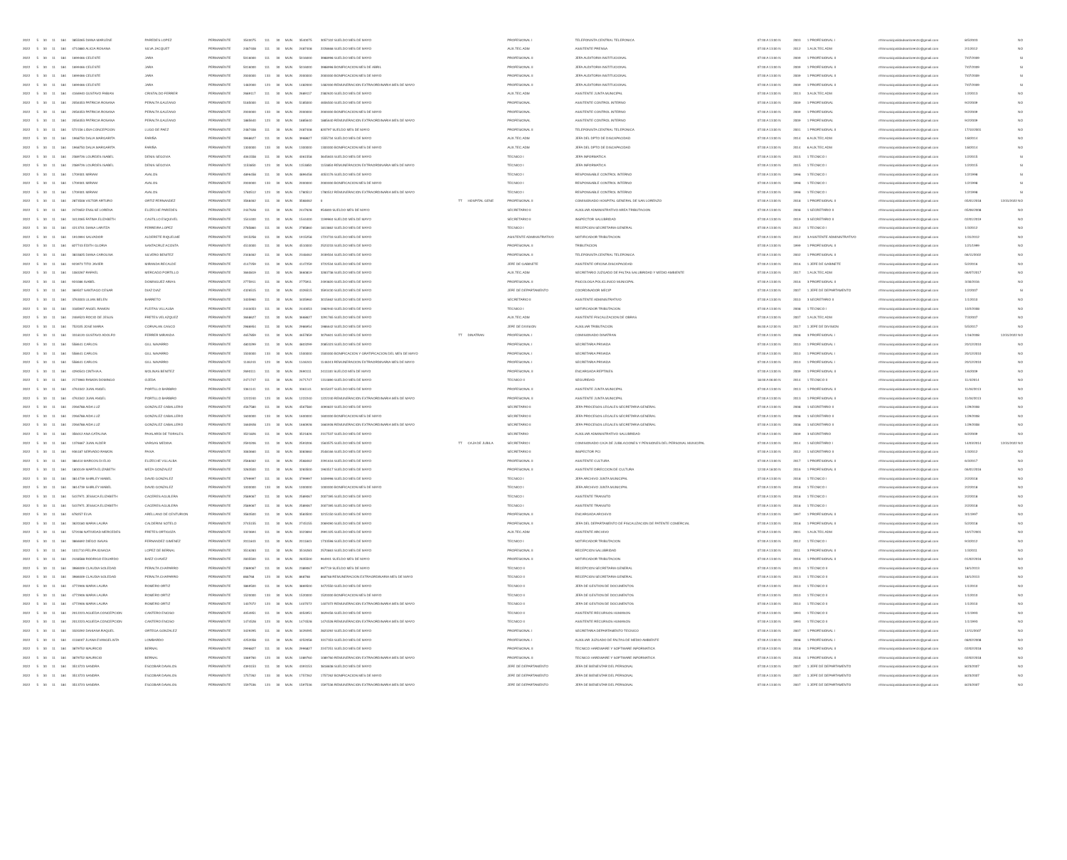| 2022 | 5 | 30 | 11 | 184 | 3855065 DIANA MARLENE | PAREDES LOPEZ | PERMANENTE | 3540075 | 111 | 30 | MUN | 3540075 | 3057102 SUELDO MES DE MAYO | | | PROFESIONAL I | TELEFONISTA CENTRAL TELEFONICA | 07:00 A 13:00 N | 2003 | 1 PROFESIONAL I | rrhhmunicipalidadsanlorenzo@gmail.com | 8/5/2003 | NO |
| 2022 | 5 | 30 | 11 | 184 | 4710880 ALICIA ROSANA | SILVA JACQUET | PERMANENTE | 2487408 | 111 | 30 | MUN | 2487408 | 2228668 SUELDO MES DE MAYO | | | AUX.TEC.ADM | ASISTENTE PRENSA | 07:00 A 13:00 N | 2012 | 1 AUX.TEC.ADM | rrhhmunicipalidadsanlorenzo@gmail.com | 2/1/2012 | NO |
| 2022 | 5 | 30 | 11 | 184 | 1699466 CELESTE | JARA | PERMANENTE | 5016000 | 111 | 30 | MUN | 5016000 | 3988998 SUELDO MES DE MAYO | | | PROFESIONAL II | JEFA AUDITORIA INSTITUCIONAL | 07:00 A 13:00 N | 2009 | 1 PROFESIONAL II | rrhhmunicipalidadsanlorenzo@gmail.com | 7/07/2009 | SI |
| 2022 | 5 | 30 | 11 | 184 | 1699466 CELESTE | JARA | PERMANENTE | 5016000 | 111 | 30 | MUN | 5016000 | 3988998 BONIFICACION MES DE ABRIL | | | PROFESIONAL II | JEFA AUDITORIA INSTITUCIONAL | 07:00 A 13:00 N | 2009 | 1 PROFESIONAL II | rrhhmunicipalidadsanlorenzo@gmail.com | 7/07/2009 | SI |
| 2022 | 5 | 30 | 11 | 184 | 1699466 CELESTE | JARA | PERMANENTE | 2000000 | 133 | 30 | MUN | 2000000 | 2000000 BONIFICACION MES DE MAYO | | | PROFESIONAL II | JEFA AUDITORIA INSTITUCIONAL | 07:00 A 13:00 N | 2009 | 1 PROFESIONAL II | rrhhmunicipalidadsanlorenzo@gmail.com | 7/07/2009 | SI |
| 2022 | 5 | 30 | 11 | 184 | 1699466 CELESTE | JARA | PERMANENTE | 1482000 | 123 | 30 | MUN | 1482000 | 1482000 REMUNERACION EXTRAORDINARIA MES DE MAYO | | | PROFESIONAL II | JEFA AUDITORIA INSTITUCIONAL | 07:00 A 13:00 N | 2009 | 1 PROFESIONAL II | rrhhmunicipalidadsanlorenzo@gmail.com | 7/07/2009 | SI |
| 2022 | 5 | 30 | 11 | 184 | 4166940 GUSTAVO FABIAN | CRISTALDO FERRER | PERMANENTE | 2689117 | 111 | 30 | MUN | 2689117 | 2382620 SUELDO MES DE MAYO | | | AUX.TEC.ADM | ASISTENTE JUNTA MUNICIPAL | 07:00 A 13:00 N | 2013 | 3 AUX.TEC.ADM | rrhhmunicipalidadsanlorenzo@gmail.com | 1/2/2013 | NO |
| 2022 | 5 | 30 | 11 | 184 | 2056353 PATRICIA ROSANA | PERALTA GALEANO | PERMANENTE | 5185000 | 111 | 30 | MUN | 5185000 | 4656500 SUELDO MES DE MAYO | | | PROFESIONAL | ASISTENTE CONTROL INTERNO | 07:00 A 13:00 N | 2009 | 1 PROFESIONAL | rrhhmunicipalidadsanlorenzo@gmail.com | 9/2/2009 | NO |
| 2022 | 5 | 30 | 11 | 184 | 2056353 PATRICIA ROSANA | PERALTA GALEANO | PERMANENTE | 2000000 | 133 | 30 | MUN | 2000000 | 2000000 BONIFICACION MES DE MAYO | | | PROFESIONAL | ASISTENTE CONTROL INTERNO | 07:00 A 13:00 N | 2009 | 1 PROFESIONAL | rrhhmunicipalidadsanlorenzo@gmail.com | 9/2/2009 | NO |
| 2022 | 5 | 30 | 11 | 184 | 2056353 PATRICIA ROSANA | PERALTA GALEANO | PERMANENTE | 1885640 | 123 | 30 | MUN | 1885640 | 1885640 REMUNERACION EXTRAORDINARIA MES DE MAYO | | | PROFESIONAL | ASISTENTE CONTROL INTERNO | 07:00 A 13:00 N | 2009 | 1 PROFESIONAL | rrhhmunicipalidadsanlorenzo@gmail.com | 9/2/2009 | NO |
| 2022 | 5 | 30 | 11 | 184 | 572156 LIDIA CONCEPCION | LUGO DE PAEZ | PERMANENTE | 2487408 | 111 | 30 | MUN | 2487408 | 820797 SUELDO MES DE MAYO | | | PROFESIONAL II | TELEFONISTA CENTRAL TELEFONICA | 07:00 A 13:00 N | 2001 | 1 PROFESIONAL II | rrhhmunicipalidadsanlorenzo@gmail.com | 17/10/2001 | NO |
| 2022 | 5 | 30 | 11 | 184 | 1968750 DALIA MARGARITA | FARIÑA | PERMANENTE | 3968627 | 111 | 30 | MUN | 3968627 | 1555734 SUELDO MES DE MAYO | | | AUX.TEC.ADM | JEFA DEL DPTO DE DISCAPACIDAD | 07:00 A 13:00 N | 2014 | 6 AUX.TEC.ADM | rrhhmunicipalidadsanlorenzo@gmail.com | 1/8/2014 | NO |
| 2022 | 5 | 30 | 11 | 184 | 1968750 DALIA MARGARITA | FARIÑA | PERMANENTE | 1300000 | 133 | 30 | MUN | 1300000 | 1300000 BONIFICACION MES DE MAYO | | | AUX.TEC.ADM | JEFA DEL DPTO DE DISCAPACIDAD | 07:00 A 13:00 N | 2014 | 6 AUX.TEC.ADM | rrhhmunicipalidadsanlorenzo@gmail.com | 1/8/2014 | NO |
| 2022 | 5 | 30 | 11 | 184 | 2389726 LOURDES ISABEL | DENIS SEGOVIA | PERMANENTE | 4061558 | 111 | 30 | MUN | 4061558 | 3645603 SUELDO MES DE MAYO | | | TECNICO I | JEFA INFORMATICA | 07:00 A 13:00 N | 2015 | 1 TECNICO I | rrhhmunicipalidadsanlorenzo@gmail.com | 1/2/2015 | SI |
| 2022 | 5 | 30 | 11 | 184 | 2389726 LOURDES ISABEL | DENIS SEGOVIA | PERMANENTE | 1153850 | 123 | 30 | MUN | 1153850 | 1153850 REMUNERACION EXTRAORDINARIA MES DE MAYO | | | TECNICO I | JEFA INFORMATICA | 07:00 A 13:00 N | 2015 | 1 TECNICO I | rrhhmunicipalidadsanlorenzo@gmail.com | 1/2/2015 | SI |
| 2022 | 5 | 30 | 11 | 184 | 1709301 MIRIAM | AVALOS | PERMANENTE | 4896458 | 111 | 30 | MUN | 4896458 | 4053176 SUELDO MES DE MAYO | | | TECNICO I | RESPONSABLE CONTROL INTERNO | 07:00 A 13:00 N | 1998 | 1 TECNICO I | rrhhmunicipalidadsanlorenzo@gmail.com | 1/2/1998 | SI |
| 2022 | 5 | 30 | 11 | 184 | 1709301 MIRIAM | AVALOS | PERMANENTE | 2000000 | 133 | 30 | MUN | 2000000 | 2000000 BONIFICACION MES DE MAYO | | | TECNICO I | RESPONSABLE CONTROL INTERNO | 07:00 A 13:00 N | 1998 | 1 TECNICO I | rrhhmunicipalidadsanlorenzo@gmail.com | 1/2/1998 | SI |
| 2022 | 5 | 30 | 11 | 184 | 1709301 MIRIAM | AVALOS | PERMANENTE | 1780512 | 123 | 30 | MUN | 1780512 | 1780512 REMUNERACION EXTRAORDINARIA MES DE MAYO | | | TECNICO I | RESPONSABLE CONTROL INTERNO | 07:00 A 13:00 N | 1998 | 1 TECNICO I | rrhhmunicipalidadsanlorenzo@gmail.com | 1/2/1998 | SI |
| 2022 | 5 | 30 | 11 | 184 | 2873508 VICTOR ARTURO | ORTIZ FERNANDEZ | PERMANENTE | 3568462 | 111 | 30 | MUN | 3568462 | 0 | TT | HOSPITAL GENE | PROFESIONAL II | COMISIONADO HOSPITAL GENERAL DE SAN LORENZO | 07:00 A 13:00 N | 2018 | 1 PROFESIONAL II | rrhhmunicipalidadsanlorenzo@gmail.com | 05/01/2018 | 12/31/2022 NO |
| 2022 | 5 | 30 | 11 | 184 | 2470652 ENSLSE LORENA | ELIZECHE PAREDES | PERMANENTE | 2447628 | 111 | 30 | MUN | 2447628 | 954800 SUELDO MES DE MAYO | | | SECRETARIO II | AUXILIAR ADMINISTRATIVO AREA TRIBUTACION | 07:00 A 13:00 N | 2008 | 1 SECRETARIO II | rrhhmunicipalidadsanlorenzo@gmail.com | 05/06/2008 | NO |
| 2022 | 5 | 30 | 11 | 184 | 3412065 FATIMA ELIZABETH | CASTILLO ESQUIVEL | PERMANENTE | 1544400 | 111 | 30 | MUN | 1544400 | 1199960 SUELDO MES DE MAYO | | | SECRETARIO II | INSPECTOR SALUBRIDAD | 07:00 A 13:00 N | 2019 | 3 SECRETARIO II | rrhhmunicipalidadsanlorenzo@gmail.com | 02/01/2019 | NO |
| 2022 | 5 | 30 | 11 | 184 | 4213701 DIANA LARITZA | FERREIRA LOPEZ | PERMANENTE | 2785860 | 111 | 30 | MUN | 2785860 | 1813862 SUELDO MES DE MAYO | | | TECNICO I | RECEPCION SECRETARIA GENERAL | 07:00 A 13:00 N | 2012 | 1 TECNICO I | rrhhmunicipalidadsanlorenzo@gmail.com | 1/3/2012 | NO |
| 2022 | 5 | 30 | 11 | 184 | 1910994 SALVADOR | ALDERETE RIQUELME | PERMANENTE | 1915258 | 111 | 30 | MUN | 1915258 | 1723733 SUELDO MES DE MAYO | | | ASISTENTE ADMINISTRATIVO | NOTIFICADOR TRIBUTACION | 07:00 A 13:00 N | 2012 | 3 ASISTENTE ADMINISTRATIVO | rrhhmunicipalidadsanlorenzo@gmail.com | 1/31/2012 | NO |
| 2022 | 5 | 30 | 11 | 184 | 827743 EDITH GLORIA | SANTACRUZ ACOSTA | PERMANENTE | 4510000 | 111 | 30 | MUN | 4510000 | 2523233 SUELDO MES DE MAYO | | | PROFESIONAL II | TRIBUTACION | 07:00 A 13:00 N | 1999 | 1 PROFESIONAL II | rrhhmunicipalidadsanlorenzo@gmail.com | 1/21/1999 | NO |
| 2022 | 5 | 30 | 11 | 184 | 3833825 DIANA CAROLINA | SILVERO BENITEZ | PERMANENTE | 2348462 | 111 | 30 | MUN | 2348462 | 2039504 SUELDO MES DE MAYO | | | PROFESIONAL II | TELEFONISTA CENTRAL TELEFONICA | 07:00 A 13:00 N | 2002 | 1 PROFESIONAL II | rrhhmunicipalidadsanlorenzo@gmail.com | 06/11/2002 | NO |
| 2022 | 5 | 30 | 11 | 184 | 923973 TITO JAVIER | MIRANDA RECALDE | PERMANENTE | 4147259 | 111 | 30 | MUN | 4147259 | 3722534 SUELDO MES DE MAYO | | | JEFE DE GABINETE | ASISTENTE OFICINA DISCAPACIDAD | 07:00 A 13:00 N | 2016 | 1 JEFE DE GABINETE | rrhhmunicipalidadsanlorenzo@gmail.com | 5/2/2016 | NO |
| 2022 | 5 | 30 | 11 | 184 | 1083267 RAFAEL | MERCADO PORTILLO | PERMANENTE | 3660819 | 111 | 30 | MUN | 3660819 | 3283738 SUELDO MES DE MAYO | | | AUX.TEC.ADM | SECRETARIO JUZGADO DE FALTAS SALUBRIDAD Y MEDIO AMBIENTE | 07:00 A 13:00 N | 2017 | 1 AUX.TEC.ADM | rrhhmunicipalidadsanlorenzo@gmail.com | 06/07/2017 | NO |
| 2022 | 5 | 30 | 11 | 184 | 924086 ISABEL | DOMINGUEZ ARIAS | PERMANENTE | 2775911 | 111 | 30 | MUN | 2775911 | 2493820 SUELDO MES DE MAYO | | | PROFESIONAL II | PSICOLOGA POLICLINICO MUNICIPAL | 07:00 A 13:00 N | 2016 | 3 PROFESIONAL II | rrhhmunicipalidadsanlorenzo@gmail.com | 3/30/2016 | NO |
| 2022 | 5 | 30 | 11 | 184 | 369507 SANTIAGO CESAR | DIAZ DIAZ | PERMANENTE | 4326515 | 111 | 30 | MUN | 4326515 | 3593430 SUELDO MES DE MAYO | | | JEFE DE DEPARTAMENTO | COORDINADOR MECIP | 07:00 A 13:00 N | 2007 | 1 JEFE DE DEPARTAMENTO | rrhhmunicipalidadsanlorenzo@gmail.com | 1/2/2007 | SI |
| 2022 | 5 | 30 | 11 | 184 | 3763003 LILIAN BELEN | BARRETO | PERMANENTE | 3405960 | 111 | 30 | MUN | 3405960 | 3015662 SUELDO MES DE MAYO | | | SECRETARIO II | ASISTENTE ADMINISTRATIVO | 07:00 A 13:00 N | 2010 | 3 SECRETARIO II | rrhhmunicipalidadsanlorenzo@gmail.com | 1/1/2010 | NO |
| 2022 | 5 | 30 | 11 | 184 | 3185907 ANGEL RAMON | FLEITAS VILLALBA | PERMANENTE | 2440053 | 111 | 30 | MUN | 2440053 | 1982940 SUELDO MES DE MAYO | | | TECNICO I | NOTIFICADOR TRIBUTACION | 07:00 A 13:00 N | 2008 | 1 TECNICO I | rrhhmunicipalidadsanlorenzo@gmail.com | 10/2/2008 | NO |
| 2022 | 5 | 30 | 11 | 184 | 2469523 ROCIO DE JESUS | FRETES VELAZQUEZ | PERMANENTE | 3668627 | 111 | 30 | MUN | 3668627 | 3291765 SUELDO MES DE MAYO | | | AUX.TEC.ADM | ASISTENTE FISCALIZACION DE OBRAS | 07:00 A 13:00 N | 2007 | 1 AUX.TEC.ADM | rrhhmunicipalidadsanlorenzo@gmail.com | 7/3/2007 | NO |
| 2022 | 5 | 30 | 11 | 184 | 752025 JOSE MARIA | CORVALAN CASCO | PERMANENTE | 2986954 | 111 | 30 | MUN | 2986954 | 1986642 SUELDO MES DE MAYO | | | JEFE DE DIVISION | AUXILIAR TRIBUTACION | 06:00 A 12:00 N | 2017 | 1 JEFE DE DIVISION | rrhhmunicipalidadsanlorenzo@gmail.com | 5/5/2017 | NO |
| 2022 | 5 | 30 | 11 | 184 | 3318120 GUSTAVO ADOLFO | FERRER MIRANDA | PERMANENTE | 4657859 | 111 | 30 | MUN | 4657859 | 3076601 SUELDO MES DE MAYO | TT | DINATRAN | PROFESIONAL I | COMISIONADO DINATRAN | 07:00 A 13:00 N | 2008 | 3 PROFESIONAL I | rrhhmunicipalidadsanlorenzo@gmail.com | 1/16/2008 | 12/31/2022 NO |
| 2022 | 5 | 30 | 11 | 184 | 558641 CARLOS | GILL NAVARRO | PERMANENTE | 4803299 | 111 | 30 | MUN | 4803299 | 2085323 SUELDO MES DE MAYO | | | PROFESIONAL I | SECRETARIA PRIVADA | 07:00 A 13:00 N | 2010 | 1 PROFESIONAL I | rrhhmunicipalidadsanlorenzo@gmail.com | 20/12/2010 | NO |
| 2022 | 5 | 30 | 11 | 184 | 558641 CARLOS | GILL NAVARRO | PERMANENTE | 1500000 | 133 | 30 | MUN | 1500000 | 1500000 BONIFICACION Y GRATIFICACION DEL MES DE MAYO | | | PROFESIONAL I | SECRETARIA PRIVADA | 07:00 A 13:00 N | 2010 | 1 PROFESIONAL I | rrhhmunicipalidadsanlorenzo@gmail.com | 20/12/2010 | NO |
| 2022 | 5 | 30 | 11 | 184 | 558641 CARLOS | GILL NAVARRO | PERMANENTE | 1146243 | 123 | 30 | MUN | 1146243 | 1146243 REMUNERACION EXTRAORDINARIA MES DE MAYO | | | PROFESIONAL I | SECRETARIA PRIVADA | 07:00 A 13:00 N | 2010 | 1 PROFESIONAL I | rrhhmunicipalidadsanlorenzo@gmail.com | 20/12/2010 | NO |
| 2022 | 5 | 30 | 11 | 184 | 4290543 CINTHIA A. | MOLINAS BENITEZ | PERMANENTE | 2690111 | 111 | 30 | MUN | 2690111 | 2411100 SUELDO MES DE MAYO | | | PROFESIONAL II | ENCARGADA REPTINES | 07:00 A 13:00 N | 2009 | 1 PROFESIONAL II | rrhhmunicipalidadsanlorenzo@gmail.com | 1/6/2009 | NO |
| 2022 | 5 | 30 | 11 | 184 | 2173960 RAMON DOMINGO | OJEDA | PERMANENTE | 2471747 | 111 | 30 | MUN | 2471747 | 1314890 SUELDO MES DE MAYO | | | TECNICO II | SEGURIDAD | 18:00 A 06:00 N | 2014 | 1 TECNICO II | rrhhmunicipalidadsanlorenzo@gmail.com | 11/4/2014 | NO |
| 2022 | 5 | 30 | 11 | 184 | 4763342 JUAN ANGEL | PORTILLO BARBIRO | PERMANENTE | 3361141 | 111 | 30 | MUN | 3361141 | 3015027 SUELDO MES DE MAYO | | | PROFESIONAL II | ASISTENTE JUNTA MUNICIPAL | 07:00 A 13:00 N | 2013 | 1 PROFESIONAL II | rrhhmunicipalidadsanlorenzo@gmail.com | 11/04/2013 | NO |
| 2022 | 5 | 30 | 11 | 184 | 4763342 JUAN ANGEL | PORTILLO BARBIRO | PERMANENTE | 1222240 | 123 | 30 | MUN | 1222240 | 1222240 REMUNERACION EXTRAORDINARIA MES DE MAYO | | | PROFESIONAL II | ASISTENTE JUNTA MUNICIPAL | 07:00 A 13:00 N | 2013 | 1 PROFESIONAL II | rrhhmunicipalidadsanlorenzo@gmail.com | 11/04/2013 | NO |
| 2022 | 5 | 30 | 11 | 184 | 2266788 AIDA LUZ | GONZALEZ CABALLERO | PERMANENTE | 4567580 | 111 | 30 | MUN | 4567580 | 4090822 SUELDO MES DE MAYO | | | SECRETARIO II | JEFA PROCESOS LEGALES SECRETARIA GENERAL | 07:00 A 13:00 N | 2008 | 1 SECRETARIO II | rrhhmunicipalidadsanlorenzo@gmail.com | 1/29/2008 | NO |
| 2022 | 5 | 30 | 11 | 184 | 2266788 AIDA LUZ | GONZALEZ CABALLERO | PERMANENTE | 1600000 | 133 | 30 | MUN | 1600000 | 1600000 BONIFICACION MES DE MAYO | | | SECRETARIO II | JEFA PROCESOS LEGALES SECRETARIA GENERAL | 07:00 A 13:00 N | 2008 | 1 SECRETARIO II | rrhhmunicipalidadsanlorenzo@gmail.com | 1/29/2008 | NO |
| 2022 | 5 | 30 | 11 | 184 | 2266788 AIDA LUZ | GONZALEZ CABALLERO | PERMANENTE | 1660928 | 123 | 30 | MUN | 1660928 | 1660928 REMUNERACION EXTRAORDINARIA MES DE MAYO | | | SECRETARIO II | JEFA PROCESOS LEGALES SECRETARIA GENERAL | 07:00 A 13:00 N | 2008 | 1 SECRETARIO II | rrhhmunicipalidadsanlorenzo@gmail.com | 1/29/2008 | NO |
| 2022 | 5 | 30 | 11 | 184 | 356012 ANA CATALINA | PAIALARDI DE TORALES | PERMANENTE | 3521826 | 111 | 30 | MUN | 3521826 | 2317537 SUELDO MES DE MAYO | | | SECRETARIO | AUXILIAR ADMINISTRATIVO SALUBRIDAD | 07:00 A 13:00 N | 2009 | 3 SECRETARIO | rrhhmunicipalidadsanlorenzo@gmail.com | 6/2/2009 | NO |
| 2022 | 5 | 30 | 11 | 184 | 1376667 JUAN ALDER | VARGAS MEDINA | PERMANENTE | 2593206 | 111 | 30 | MUN | 2593206 | 1563575 SUELDO MES DE MAYO | TT | CAJA DE JUBILA | SECRETARIO I | COMISIONADO CAJA DE JUBILACIONES Y PENSIONES DEL PERSONAL MUNICIPAL | 07:00 A 13:00 N | 2014 | 1 SECRETARIO I | rrhhmunicipalidadsanlorenzo@gmail.com | 14/03/2014 | 12/31/2022 NO |
| 2022 | 5 | 30 | 11 | 184 | 936187 SERVADO RAMON | PAIVA | PERMANENTE | 3083660 | 111 | 30 | MUN | 3083660 | 2548166 SUELDO MES DE MAYO | | | SECRETARIO II | INSPECTOR PCI | 07:00 A 13:00 N | 2012 | 1 SECRETARIO II | rrhhmunicipalidadsanlorenzo@gmail.com | 1/3/2012 | NO |
| 2022 | 5 | 30 | 11 | 184 | 386410 MARCOS DI ELIO | ELIZECHE VILLALBA | PERMANENTE | 2568462 | 111 | 30 | MUN | 2568462 | 2291616 SUELDO MES DE MAYO | | | PROFESIONAL II | ASISTENTE CULTURA | 07:00 A 13:00 N | 2017 | 1 PROFESIONAL II | rrhhmunicipalidadsanlorenzo@gmail.com | 6/3/2017 | NO |
| 2022 | 5 | 30 | 11 | 184 | 1800149 MARTA ELIZABETH | MEZA GONZALEZ | PERMANENTE | 3283500 | 111 | 30 | MUN | 3283500 | 1963517 SUELDO MES DE MAYO | | | PROFESIONAL II | ASISTENTE DIRECCION DE CULTURA | 12:00 A 18:00 N | 2016 | 1 PROFESIONAL II | rrhhmunicipalidadsanlorenzo@gmail.com | 06/01/2016 | NO |
| 2022 | 5 | 30 | 11 | 184 | 3814739 SHIRLEY MABEL | DAVID GONZALEZ | PERMANENTE | 3799997 | 111 | 30 | MUN | 3799997 | 3409998 SUELDO MES DE MAYO | | | TECNICO I | JEFA ARCHIVO JUNTA MUNICIPAL | 07:00 A 13:00 N | 2018 | 1 TECNICO I | rrhhmunicipalidadsanlorenzo@gmail.com | 2/2/2018 | NO |
| 2022 | 5 | 30 | 11 | 184 | 3814739 SHIRLEY MABEL | DAVID GONZALEZ | PERMANENTE | 1000000 | 133 | 30 | MUN | 1000000 | 1000000 BONIFICACION MES DE MAYO | | | TECNICO I | JEFA ARCHIVO JUNTA MUNICIPAL | 07:00 A 13:00 N | 2018 | 1 TECNICO I | rrhhmunicipalidadsanlorenzo@gmail.com | 2/2/2018 | NO |
| 2022 | 5 | 30 | 11 | 184 | 5437971 JESSICA ELIZABETH | CACERES AGUILERA | PERMANENTE | 2589067 | 111 | 30 | MUN | 2589067 | 2007395 SUELDO MES DE MAYO | | | TECNICO I | ASISTENTE TRANSITO | 07:00 A 13:00 N | 2018 | 1 TECNICO I | rrhhmunicipalidadsanlorenzo@gmail.com | 2/2/2018 | NO |
| 2022 | 5 | 30 | 11 | 184 | 5437971 JESSICA ELIZABETH | CACERES AGUILERA | PERMANENTE | 2589067 | 111 | 30 | MUN | 2589067 | 2007395 SUELDO MES DE MAYO | | | TECNICO I | ASISTENTE TRANSITO | 07:00 A 13:00 N | 2018 | 1 TECNICO I | rrhhmunicipalidadsanlorenzo@gmail.com | 2/2/2018 | NO |
| 2022 | 5 | 30 | 11 | 184 | 678257 ELVA | ARELLANO DE CENTURION | PERMANENTE | 3583500 | 111 | 30 | MUN | 3583500 | 3215150 SUELDO MES DE MAYO | | | PROFESIONAL II | ENCARGADA ARCHIVO | 07:00 A 13:00 N | 1997 | 1 PROFESIONAL II | rrhhmunicipalidadsanlorenzo@gmail.com | 3/1/1997 | NO |
| 2022 | 5 | 30 | 11 | 184 | 3620180 MARIA LAURA | CALDERINI SOTELO | PERMANENTE | 2745155 | 111 | 30 | MUN | 2745155 | 2069090 SUELDO MES DE MAYO | | | PROFESIONAL II | JEFA DEL DEPARTAMENTO DE FISCALIZACION DE PATENTE COMERCIAL | 07:00 A 13:00 N | 2018 | 1 PROFESIONAL II | rrhhmunicipalidadsanlorenzo@gmail.com | 5/2/2018 | NO |
| 2022 | 5 | 30 | 11 | 184 | 572038 NATIVIDAD MERCEDES | FRETES ORTIGOZA | PERMANENTE | 3323694 | 111 | 30 | MUN | 3323694 | 2991325 SUELDO MES DE MAYO | | | AUX.TEC.ADM | ASISTENTE ARCHIVO | 07:00 A 13:00 N | 2001 | 1 AUX.TEC.ADM | rrhhmunicipalidadsanlorenzo@gmail.com | 10/17/2001 | NO |
| 2022 | 5 | 30 | 11 | 184 | 3866692 DIEGO ISAIAS | FERNANDEZ GIMENEZ | PERMANENTE | 2011843 | 111 | 30 | MUN | 2011843 | 1733598 SUELDO MES DE MAYO | | | TECNICO I | NOTIFICADOR TRIBUTACION | 07:00 A 13:00 N | 2012 | 1 TECNICO I | rrhhmunicipalidadsanlorenzo@gmail.com | 9/3/2012 | NO |
| 2022 | 5 | 30 | 11 | 184 | 1011710 FELIPA IGNACIA | LOPEZ DE BERNAL | PERMANENTE | 3516283 | 111 | 30 | MUN | 3516283 | 2570863 SUELDO MES DE MAYO | | | PROFESIONAL II | RECEPCION SALUBRIDAD | 07:00 A 13:00 N | 2011 | 3 PROFESIONAL II | rrhhmunicipalidadsanlorenzo@gmail.com | 1/3/2011 | NO |
| 2022 | 5 | 30 | 11 | 184 | 2448588 RODRIGO EDUARDO | BAEZ CHAVEZ | PERMANENTE | 2835500 | 111 | 30 | MUN | 2835500 | 964901 SUELDO MES DE MAYO | | | PROFESIONAL II | NOTIFICADOR TRIBUTACION | 07:00 A 13:00 N | 2016 | 1 PROFESIONAL II | rrhhmunicipalidadsanlorenzo@gmail.com | 01/02/2016 | NO |
| 2022 | 5 | 30 | 11 | 184 | 3986009 CLAUDIA SOLEDAD | PERALTA CHAPARRO | PERMANENTE | 2389067 | 111 | 30 | MUN | 2389067 | 997719 SUELDO MES DE MAYO | | | TECNICO II | RECEPCION SECRETARIA GENERAL | 07:00 A 13:00 N | 2013 | 1 TECNICO II | rrhhmunicipalidadsanlorenzo@gmail.com | 18/1/2013 | NO |
| 2022 | 5 | 30 | 11 | 184 | 3986009 CLAUDIA SOLEDAD | PERALTA CHAPARRO | PERMANENTE | 868768 | 123 | 30 | MUN | 868768 | 868768 REMUNERACION EXTRAORDINARIA MES DE MAYO | | | TECNICO II | RECEPCION SECRETARIA GENERAL | 07:00 A 13:00 N | 2013 | 1 TECNICO II | rrhhmunicipalidadsanlorenzo@gmail.com | 18/1/2013 | NO |
| 2022 | 5 | 30 | 11 | 184 | 4772906 MARIA LAURA | ROMERO ORTIZ | PERMANENTE | 3869500 | 111 | 30 | MUN | 3869500 | 3472550 SUELDO MES DE MAYO | | | TECNICO II | JEFA DE GESTION DE DOCUMENTOS | 07:00 A 13:00 N | 2010 | 1 TECNICO II | rrhhmunicipalidadsanlorenzo@gmail.com | 1/1/2010 | NO |
| 2022 | 5 | 30 | 11 | 184 | 4772906 MARIA LAURA | ROMERO ORTIZ | PERMANENTE | 1520000 | 133 | 30 | MUN | 1520000 | 1520000 BONIFICACION MES DE MAYO | | | TECNICO II | JEFA DE GESTION DE DOCUMENTOS | 07:00 A 13:00 N | 2010 | 1 TECNICO II | rrhhmunicipalidadsanlorenzo@gmail.com | 1/1/2010 | NO |
| 2022 | 5 | 30 | 11 | 184 | 4772906 MARIA LAURA | ROMERO ORTIZ | PERMANENTE | 1407072 | 123 | 30 | MUN | 1407072 | 1407072 REMUNERACION EXTRAORDINARIA MES DE MAYO | | | TECNICO II | JEFA DE GESTION DE DOCUMENTOS | 07:00 A 13:00 N | 2010 | 1 TECNICO II | rrhhmunicipalidadsanlorenzo@gmail.com | 1/1/2010 | NO |
| 2022 | 5 | 30 | 11 | 184 | 2012223 AGUEDA CONCEPCION | CANTERO ENCISO | PERMANENTE | 4054951 | 111 | 30 | MUN | 4054951 | 3629456 SUELDO MES DE MAYO | | | TECNICO II | ASISTENTE RECURSOS HUMANOS | 07:00 A 13:00 N | 1993 | 1 TECNICO II | rrhhmunicipalidadsanlorenzo@gmail.com | 1/1/1993 | NO |
| 2022 | 5 | 30 | 11 | 184 | 2012223 AGUEDA CONCEPCION | CANTERO ENCISO | PERMANENTE | 1474528 | 123 | 30 | MUN | 1474528 | 1474528 REMUNERACION EXTRAORDINARIA MES DE MAYO | | | TECNICO II | ASISTENTE RECURSOS HUMANOS | 07:00 A 13:00 N | 1993 | 1 TECNICO II | rrhhmunicipalidadsanlorenzo@gmail.com | 1/1/1993 | NO |
| 2022 | 5 | 30 | 11 | 184 | 3320292 DAHIANA RAQUEL | ORTEGA GONZALEZ | PERMANENTE | 3429295 | 111 | 30 | MUN | 3429295 | 2823292 SUELDO MES DE MAYO | | | PROFESIONAL I | SECRETARIA DEPARTAMENTO TECNICO | 07:00 A 13:00 N | 2007 | 1 PROFESIONAL I | rrhhmunicipalidadsanlorenzo@gmail.com | 12/11/2007 | NO |
| 2022 | 5 | 30 | 11 | 184 | 4116007 JUANA EVANGELISTA | LOMBARDO | PERMANENTE | 4252058 | 111 | 30 | MUN | 4252058 | 3317353 SUELDO MES DE MAYO | | | PROFESIONAL I | AUXILIAR JUZGADO DE FALTAS DE MEDIO AMBIENTE | 07:00 A 13:00 N | 2008 | 1 PROFESIONAL I | rrhhmunicipalidadsanlorenzo@gmail.com | 08/02/2008 | NO |
| 2022 | 5 | 30 | 11 | 184 | 3879752 MAURICIO | BERNAL | PERMANENTE | 2996827 | 111 | 30 | MUN | 2996827 | 2247251 SUELDO MES DE MAYO | | | PROFESIONAL II | TECNICO HARDWARE Y SOFTWARE INFORMATICA | 07:00 A 13:00 N | 2018 | 1 PROFESIONAL II | rrhhmunicipalidadsanlorenzo@gmail.com | 02/02/2018 | NO |
| 2022 | 5 | 30 | 11 | 184 | 3879752 MAURICIO | BERNAL | PERMANENTE | 1089760 | 123 | 30 | MUN | 1089760 | 1089760 REMUNERACION EXTRAORDINARIA MES DE MAYO | | | PROFESIONAL II | TECNICO HARDWARE Y SOFTWARE INFORMATICA | 07:00 A 13:00 N | 2018 | 1 PROFESIONAL II | rrhhmunicipalidadsanlorenzo@gmail.com | 02/02/2018 | NO |
| 2022 | 5 | 30 | 11 | 184 | 3513723 SANDRA | ESCOBAR DAVALOS | PERMANENTE | 4393153 | 111 | 30 | MUN | 4393153 | 3818838 SUELDO MES DE MAYO | | | JEFE DE DEPARTAMENTO | JEFA DE BIENESTAR DEL PERSONAL | 07:00 A 13:00 N | 2007 | 1 JEFE DE DEPARTAMENTO | rrhhmunicipalidadsanlorenzo@gmail.com | 8/23/2007 | NO |
| 2022 | 5 | 30 | 11 | 184 | 3513723 SANDRA | ESCOBAR DAVALOS | PERMANENTE | 1757262 | 133 | 30 | MUN | 1757262 | 1757262 BONIFICACION MES DE MAYO | | | JEFE DE DEPARTAMENTO | JEFA DE BIENESTAR DEL PERSONAL | 07:00 A 13:00 N | 2007 | 1 JEFE DE DEPARTAMENTO | rrhhmunicipalidadsanlorenzo@gmail.com | 8/23/2007 | NO |
| 2022 | 5 | 30 | 11 | 184 | 3513723 SANDRA | ESCOBAR DAVALOS | PERMANENTE | 1597536 | 123 | 30 | MUN | 1597536 | 1597536 REMUNERACION EXTRAORDINARIA MES DE MAYO | | | JEFE DE DEPARTAMENTO | JEFA DE BIENESTAR DEL PERSONAL | 07:00 A 13:00 N | 2007 | 1 JEFE DE DEPARTAMENTO | rrhhmunicipalidadsanlorenzo@gmail.com | 8/23/2007 | NO |